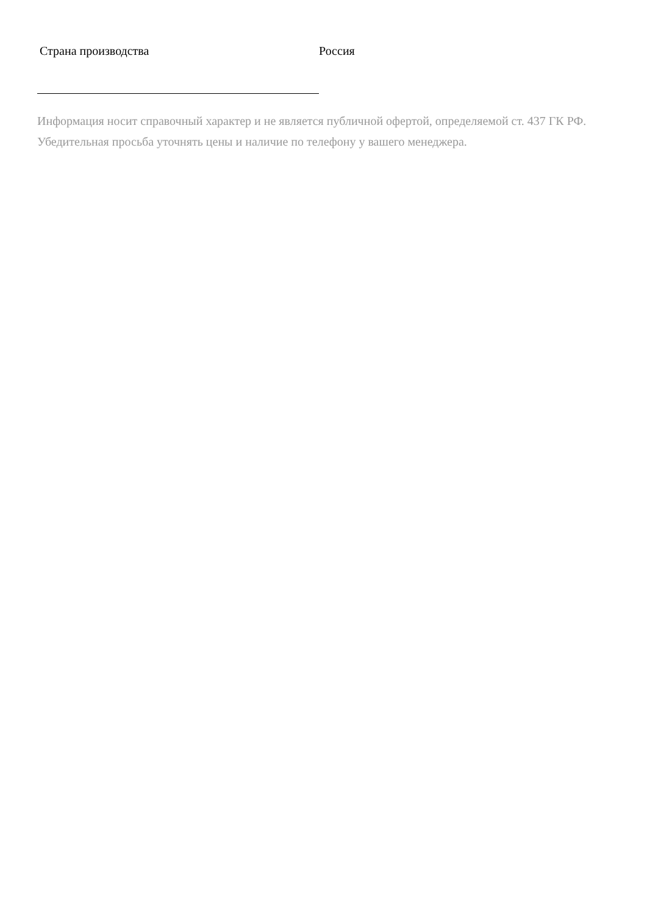| Страна производства | Россия |
Информация носит справочный характер и не является публичной офертой, определяемой ст. 437 ГК РФ. Убедительная просьба уточнять цены и наличие по телефону у вашего менеджера.